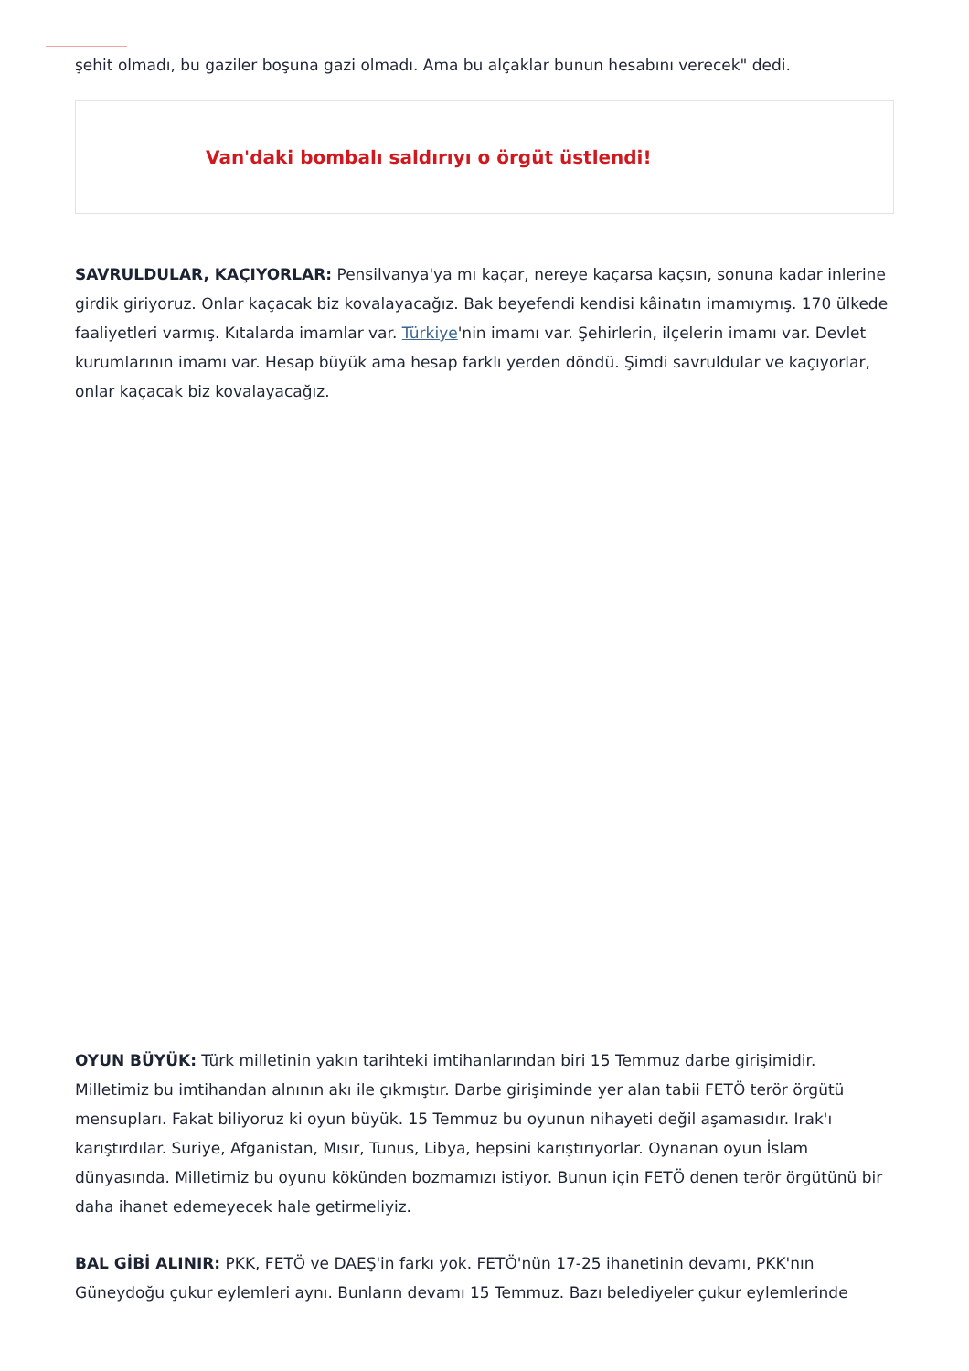şehit olmadı, bu gaziler boşuna gazi olmadı. Ama bu alçaklar bunun hesabını verecek" dedi.
Van'daki bombalı saldırıyı o örgüt üstlendi!
SAVRULDULAR, KAÇIYORLAR: Pensilvanya'ya mı kaçar, nereye kaçarsa kaçsın, sonuna kadar inlerine girdik giriyoruz. Onlar kaçacak biz kovalayacağız. Bak beyefendi kendisi kâinatın imamıymış. 170 ülkede faaliyetleri varmış. Kıtalarda imamlar var. Türkiye'nin imamı var. Şehirlerin, ilçelerin imamı var. Devlet kurumlarının imamı var. Hesap büyük ama hesap farklı yerden döndü. Şimdi savruldular ve kaçıyorlar, onlar kaçacak biz kovalayacağız.
OYUN BÜYÜK: Türk milletinin yakın tarihteki imtihanlarından biri 15 Temmuz darbe girişimidir. Milletimiz bu imtihandan alnının akı ile çıkmıştır. Darbe girişiminde yer alan tabii FETÖ terör örgütü mensupları. Fakat biliyoruz ki oyun büyük. 15 Temmuz bu oyunun nihayeti değil aşamasıdır. Irak'ı karıştırdılar. Suriye, Afganistan, Mısır, Tunus, Libya, hepsini karıştırıyorlar. Oynanan oyun İslam dünyasında. Milletimiz bu oyunu kökünden bozmamızı istiyor. Bunun için FETÖ denen terör örgütünü bir daha ihanet edemeyecek hale getirmeliyiz.
BAL GİBİ ALINIR: PKK, FETÖ ve DAEŞ'in farkı yok. FETÖ'nün 17-25 ihanetinin devamı, PKK'nın Güneydoğu çukur eylemleri aynı. Bunların devamı 15 Temmuz. Bazı belediyeler çukur eylemlerinde